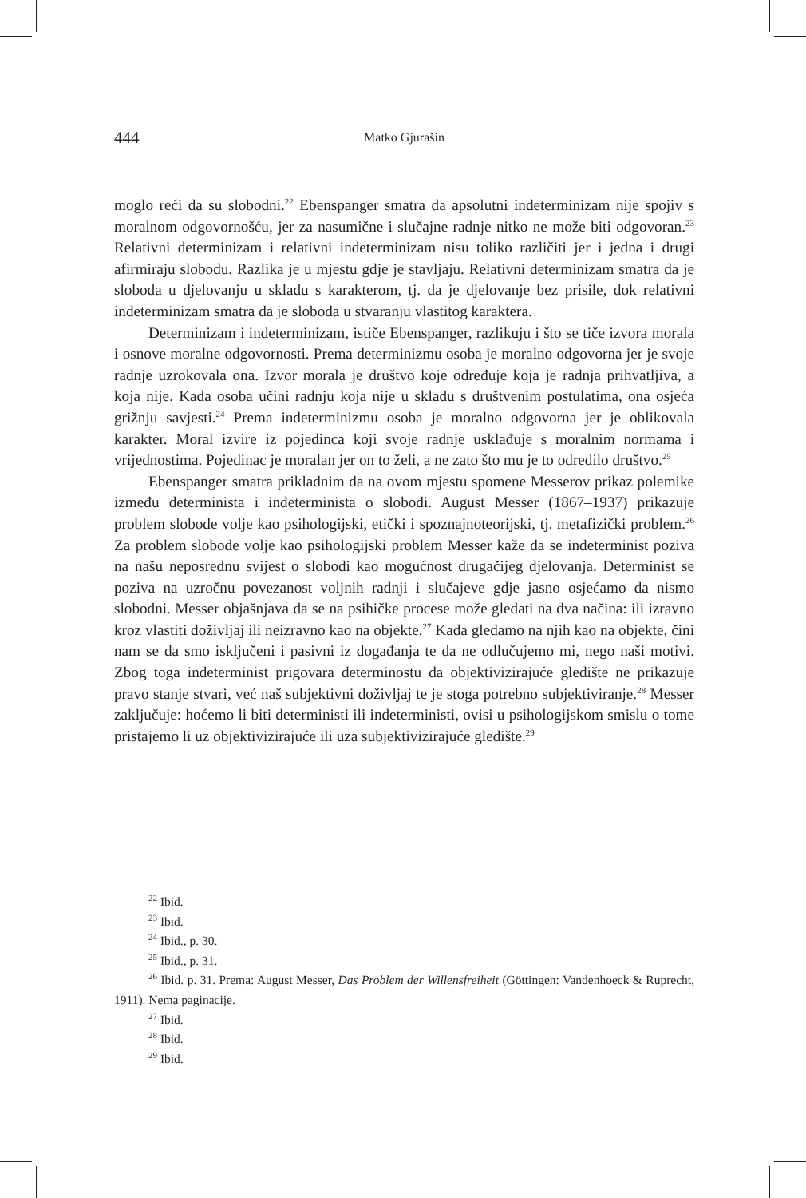444 Matko Gjurašin
moglo reći da su slobodni.<sup>22</sup> Ebenspanger smatra da apsolutni indeterminizam nije spojiv s moralnom odgovornošću, jer za nasumične i slučajne radnje nitko ne može biti odgovoran.<sup>23</sup> Relativni determinizam i relativni indeterminizam nisu toliko različiti jer i jedna i drugi afirmiraju slobodu. Razlika je u mjestu gdje je stavljaju. Relativni determinizam smatra da je sloboda u djelovanju u skladu s karakterom, tj. da je djelovanje bez prisile, dok relativni indeterminizam smatra da je sloboda u stvaranju vlastitog karaktera.
Determinizam i indeterminizam, ističe Ebenspanger, razlikuju i što se tiče izvora morala i osnove moralne odgovornosti. Prema determinizmu osoba je moralno odgovorna jer je svoje radnje uzrokovala ona. Izvor morala je društvo koje određuje koja je radnja prihvatljiva, a koja nije. Kada osoba učini radnju koja nije u skladu s društvenim postulatima, ona osjeća grižnju savjesti.<sup>24</sup> Prema indeterminizmu osoba je moralno odgovorna jer je oblikovala karakter. Moral izvire iz pojedinca koji svoje radnje usklađuje s moralnim normama i vrijednostima. Pojedinac je moralan jer on to želi, a ne zato što mu je to odredilo društvo.<sup>25</sup>
Ebenspanger smatra prikladnim da na ovom mjestu spomene Messerov prikaz polemike između determinista i indeterminista o slobodi. August Messer (1867–1937) prikazuje problem slobode volje kao psihologijski, etički i spoznajnoteorijski, tj. metafizički problem.<sup>26</sup> Za problem slobode volje kao psihologijski problem Messer kaže da se indeterminist poziva na našu neposrednu svijest o slobodi kao mogućnost drugačijeg djelovanja. Determinist se poziva na uzročnu povezanost voljnih radnji i slučajeve gdje jasno osjećamo da nismo slobodni. Messer objašnjava da se na psihičke procese može gledati na dva načina: ili izravno kroz vlastiti doživljaj ili neizravno kao na objekte.<sup>27</sup> Kada gledamo na njih kao na objekte, čini nam se da smo isključeni i pasivni iz događanja te da ne odlučujemo mi, nego naši motivi. Zbog toga indeterminist prigovara determinostu da objektivizirajuće gledište ne prikazuje pravo stanje stvari, već naš subjektivni doživljaj te je stoga potrebno subjektiviranje.<sup>28</sup> Messer zaključuje: hoćemo li biti deterministi ili indeterministi, ovisi u psihologijskom smislu o tome pristajemo li uz objektivizirajuće ili uza subjektivizirajuće gledište.<sup>29</sup>
<sup>22</sup> Ibid.
<sup>23</sup> Ibid.
<sup>24</sup> Ibid., p. 30.
<sup>25</sup> Ibid., p. 31.
<sup>26</sup> Ibid. p. 31. Prema: August Messer, Das Problem der Willensfreiheit (Göttingen: Vandenhoeck & Ruprecht, 1911). Nema paginacije.
<sup>27</sup> Ibid.
<sup>28</sup> Ibid.
<sup>29</sup> Ibid.